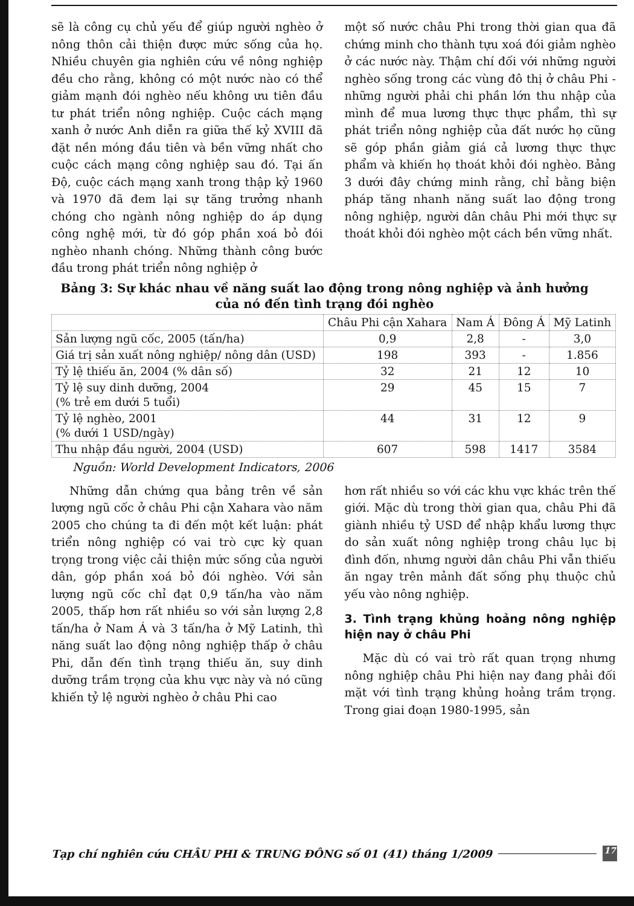sẽ là công cụ chủ yếu để giúp người nghèo ở nông thôn cải thiện được mức sống của họ. Nhiều chuyên gia nghiên cứu về nông nghiệp đều cho rằng, không có một nước nào có thể giảm mạnh đói nghèo nếu không ưu tiên đầu tư phát triển nông nghiệp. Cuộc cách mạng xanh ở nước Anh diễn ra giữa thế kỷ XVIII đã đặt nền móng đầu tiên và bền vững nhất cho cuộc cách mạng công nghiệp sau đó. Tại ấn Độ, cuộc cách mạng xanh trong thập kỷ 1960 và 1970 đã đem lại sự tăng trưởng nhanh chóng cho ngành nông nghiệp do áp dụng công nghệ mới, từ đó góp phần xoá bỏ đói nghèo nhanh chóng. Những thành công bước đầu trong phát triển nông nghiệp ở
một số nước châu Phi trong thời gian qua đã chứng minh cho thành tựu xoá đói giảm nghèo ở các nước này. Thậm chí đối với những người nghèo sống trong các vùng đô thị ở châu Phi - những người phải chi phần lớn thu nhập của mình để mua lương thực thực phẩm, thì sự phát triển nông nghiệp của đất nước họ cũng sẽ góp phần giảm giá cả lương thực thực phẩm và khiến họ thoát khỏi đói nghèo. Bảng 3 dưới đây chứng minh rằng, chỉ bằng biện pháp tăng nhanh năng suất lao động trong nông nghiệp, người dân châu Phi mới thực sự thoát khỏi đói nghèo một cách bền vững nhất.
Bảng 3: Sự khác nhau về năng suất lao động trong nông nghiệp và ảnh hưởng của nó đến tình trạng đói nghèo
| | Châu Phi cận Xahara | Nam Á | Đông Á | Mỹ Latinh |
| --- | --- | --- | --- | --- |
| Sản lượng ngũ cốc, 2005 (tấn/ha) | 0,9 | 2,8 | - | 3,0 |
| Giá trị sản xuất nông nghiệp/ nông dân (USD) | 198 | 393 | - | 1.856 |
| Tỷ lệ thiếu ăn, 2004 (% dân số) | 32 | 21 | 12 | 10 |
| Tỷ lệ suy dinh dưỡng, 2004 (% trẻ em dưới 5 tuổi) | 29 | 45 | 15 | 7 |
| Tỷ lệ nghèo, 2001 (% dưới 1 USD/ngày) | 44 | 31 | 12 | 9 |
| Thu nhập đầu người, 2004 (USD) | 607 | 598 | 1417 | 3584 |
Nguồn: World Development Indicators, 2006
Những dẫn chứng qua bảng trên về sản lượng ngũ cốc ở châu Phi cận Xahara vào năm 2005 cho chúng ta đi đến một kết luận: phát triển nông nghiệp có vai trò cực kỳ quan trọng trong việc cải thiện mức sống của người dân, góp phần xoá bỏ đói nghèo. Với sản lượng ngũ cốc chỉ đạt 0,9 tấn/ha vào năm 2005, thấp hơn rất nhiều so với sản lượng 2,8 tấn/ha ở Nam Á và 3 tấn/ha ở Mỹ Latinh, thì năng suất lao động nông nghiệp thấp ở châu Phi, dẫn đến tình trạng thiếu ăn, suy dinh dưỡng trầm trọng của khu vực này và nó cũng khiến tỷ lệ người nghèo ở châu Phi cao
hơn rất nhiều so với các khu vực khác trên thế giới. Mặc dù trong thời gian qua, châu Phi đã giành nhiều tỷ USD để nhập khẩu lương thực do sản xuất nông nghiệp trong châu lục bị đình đốn, nhưng người dân châu Phi vẫn thiếu ăn ngay trên mảnh đất sống phụ thuộc chủ yếu vào nông nghiệp.
3. Tình trạng khủng hoảng nông nghiệp hiện nay ở châu Phi
Mặc dù có vai trò rất quan trọng nhưng nông nghiệp châu Phi hiện nay đang phải đối mặt với tình trạng khủng hoảng trầm trọng. Trong giai đoạn 1980-1995, sản
Tạp chí nghiên cứu CHÂU PHI & TRUNG ĐÔNG số 01 (41) tháng 1/2009 17